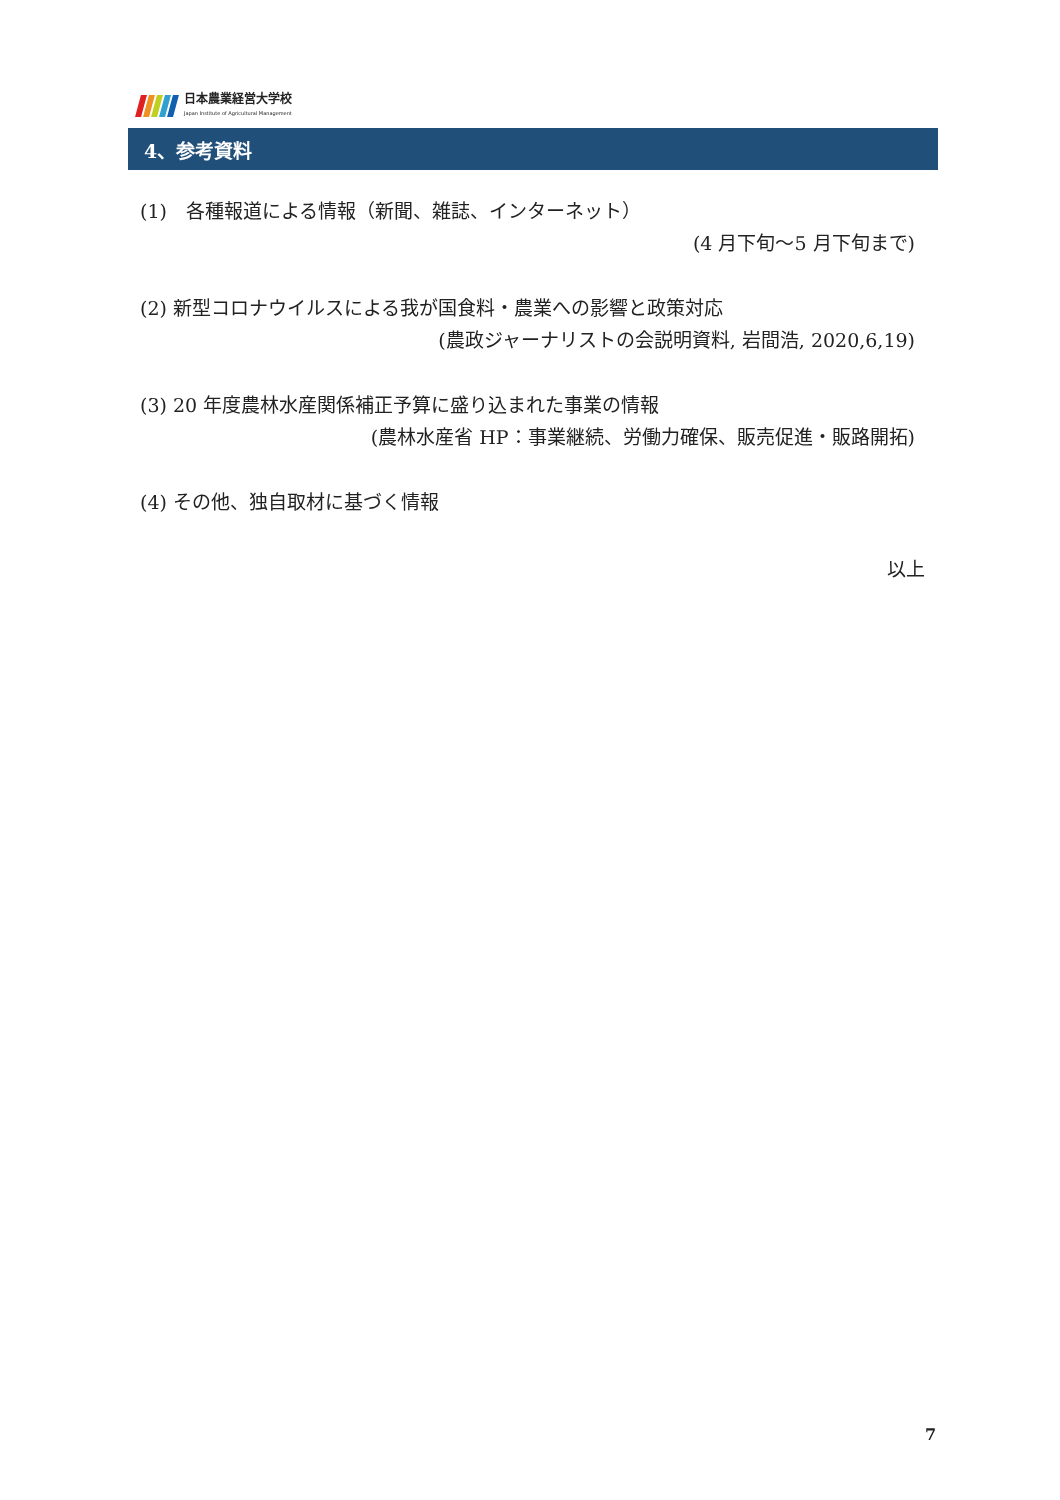日本農業経営大学校
Japan Institute of Agricultural Management
4、参考資料
(1)　各種報道による情報（新聞、雑誌、インターネット）
(4 月下旬～5 月下旬まで)
(2) 新型コロナウイルスによる我が国食料・農業への影響と政策対応
(農政ジャーナリストの会説明資料, 岩間浩, 2020,6,19)
(3) 20 年度農林水産関係補正予算に盛り込まれた事業の情報
(農林水産省 HP：事業継続、労働力確保、販売促進・販路開拓)
(4) その他、独自取材に基づく情報
以上
7